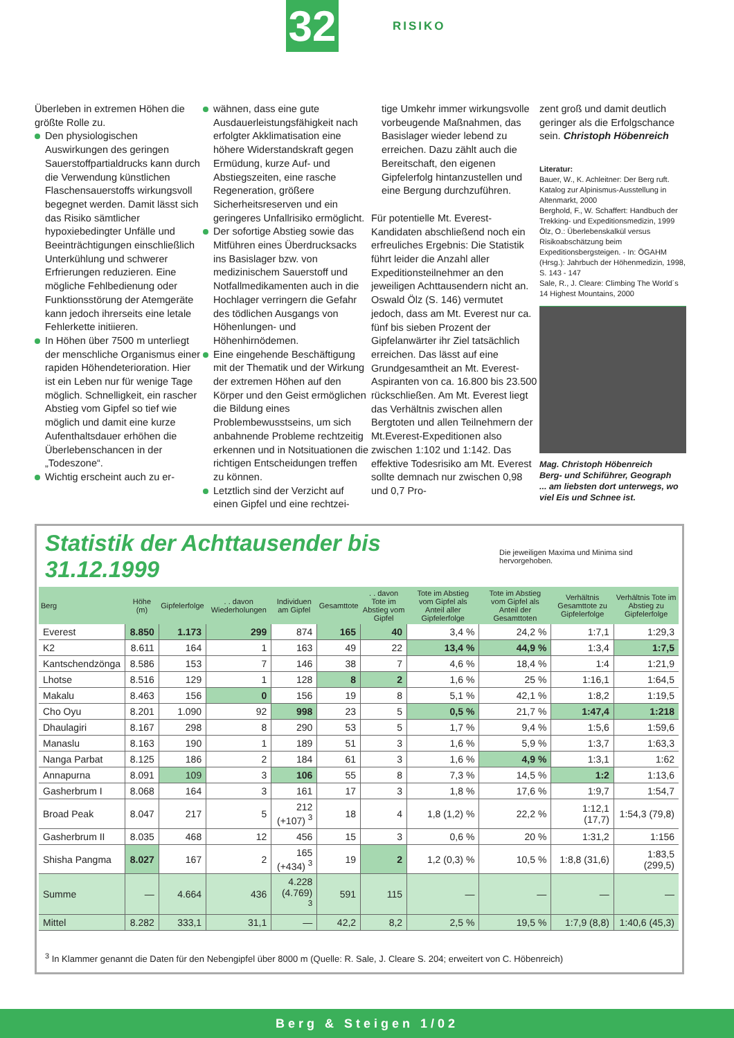32 RISIKO
Überleben in extremen Höhen die größte Rolle zu.
Den physiologischen Auswirkungen des geringen Sauerstoffpartialdrucks kann durch die Verwendung künstlichen Flaschensauerstoffs wirkungsvoll begegnet werden. Damit lässt sich das Risiko sämtlicher hypoxiebedingter Unfälle und Beeinträchtigungen einschließlich Unterkühlung und schwerer Erfrierungen reduzieren. Eine mögliche Fehlbedienung oder Funktionsstörung der Atemgeräte kann jedoch ihrerseits eine letale Fehlerkette initiieren.
In Höhen über 7500 m unterliegt der menschliche Organismus einer rapiden Höhendeterioration. Hier ist ein Leben nur für wenige Tage möglich. Schnelligkeit, ein rascher Abstieg vom Gipfel so tief wie möglich und damit eine kurze Aufenthaltsdauer erhöhen die Überlebenschancen in der „Todeszone“.
Wichtig erscheint auch zu er-
wähnen, dass eine gute Ausdauerleistungsfähigkeit nach erfolgter Akklimatisation eine höhere Widerstandskraft gegen Ermüdung, kurze Auf- und Abstiegszeiten, eine rasche Regeneration, größere Sicherheitsreserven und ein geringeres Unfallrisiko ermöglicht.
Der sofortige Abstieg sowie das Mitführen eines Überdrucksacks ins Basislager bzw. von medizinischem Sauerstoff und Notfallmedikamenten auch in die Hochlager verringern die Gefahr des tödlichen Ausgangs von Höhenlungen- und Höhenhirnödemen.
Eine eingehende Beschäftigung mit der Thematik und der Wirkung der extremen Höhen auf den Körper und den Geist ermöglichen die Bildung eines Problembewusstseins, um sich anbahnende Probleme rechtzeitig erkennen und in Notsituationen die richtigen Entscheidungen treffen zu können.
Letztlich sind der Verzicht auf einen Gipfel und eine rechtzei-
tige Umkehr immer wirkungsvolle vorbeugende Maßnahmen, das Basislager wieder lebend zu erreichen. Dazu zählt auch die Bereitschaft, den eigenen Gipfelerfolg hintanzustellen und eine Bergung durchzuführen.
Für potentielle Mt. Everest-Kandidaten abschließend noch ein erfreuliches Ergebnis: Die Statistik führt leider die Anzahl aller Expeditionsteilnehmer an den jeweiligen Achttausendern nicht an. Oswald Ölz (S. 146) vermutet jedoch, dass am Mt. Everest nur ca. fünf bis sieben Prozent der Gipfelanwärter ihr Ziel tatsächlich erreichen. Das lässt auf eine Grundgesamtheit an Mt. Everest-Aspiranten von ca. 16.800 bis 23.500 rückschließen. Am Mt. Everest liegt das Verhältnis zwischen allen Bergtoten und allen Teilnehmern der Mt.Everest-Expeditionen also zwischen 1:102 und 1:142. Das effektive Todesrisiko am Mt. Everest sollte demnach nur zwischen 0,98 und 0,7 Pro-
zent groß und damit deutlich geringer als die Erfolgschance sein. Christoph Höbenreich
Literatur:
Bauer, W., K. Achleitner: Der Berg ruft. Katalog zur Alpinismus-Ausstellung in Altenmarkt, 2000
Berghold, F., W. Schaffert: Handbuch der Trekking- und Expeditionsmedizin, 1999
Ölz, O.: Überlebenskalkül versus Risikoabschätzung beim Expeditionsbergsteigen. - In: ÖGAHM (Hrsg.): Jahrbuch der Höhenmedizin, 1998, S. 143 - 147
Sale, R., J. Cleare: Climbing The World´s 14 Highest Mountains, 2000
Mag. Christoph Höbenreich
Berg- und Schiführer, Geograph
... am liebsten dort unterwegs, wo viel Eis und Schnee ist.
Statistik der Achttausender bis 31.12.1999
Die jeweiligen Maxima und Minima sind hervorgehoben.
| Berg | Höhe (m) | Gipfelerfolge | . . davon Wiederholungen | Individuen am Gipfel | Gesamttote | . . davon Tote im Abstieg vom Gipfel | Tote im Abstieg vom Gipfel als Anteil aller Gipfelerfolge | Tote im Abstieg vom Gipfel als Anteil der Gesamttoten | Verhältnis Gesamttote zu Gipfelerfolge | Verhältnis Tote im Abstieg zu Gipfelerfolge |
| --- | --- | --- | --- | --- | --- | --- | --- | --- | --- | --- |
| Everest | 8.850 | 1.173 | 299 | 874 | 165 | 40 | 3,4 % | 24,2 % | 1:7,1 | 1:29,3 |
| K2 | 8.611 | 164 | 1 | 163 | 49 | 22 | 13,4 % | 44,9 % | 1:3,4 | 1:7,5 |
| Kantschendzönga | 8.586 | 153 | 7 | 146 | 38 | 7 | 4,6 % | 18,4 % | 1:4 | 1:21,9 |
| Lhotse | 8.516 | 129 | 1 | 128 | 8 | 2 | 1,6 % | 25 % | 1:16,1 | 1:64,5 |
| Makalu | 8.463 | 156 | 0 | 156 | 19 | 8 | 5,1 % | 42,1 % | 1:8,2 | 1:19,5 |
| Cho Oyu | 8.201 | 1.090 | 92 | 998 | 23 | 5 | 0,5 % | 21,7 % | 1:47,4 | 1:218 |
| Dhaulagiri | 8.167 | 298 | 8 | 290 | 53 | 5 | 1,7 % | 9,4 % | 1:5,6 | 1:59,6 |
| Manaslu | 8.163 | 190 | 1 | 189 | 51 | 3 | 1,6 % | 5,9 % | 1:3,7 | 1:63,3 |
| Nanga Parbat | 8.125 | 186 | 2 | 184 | 61 | 3 | 1,6 % | 4,9 % | 1:3,1 | 1:62 |
| Annapurna | 8.091 | 109 | 3 | 106 | 55 | 8 | 7,3 % | 14,5 % | 1:2 | 1:13,6 |
| Gasherbrum I | 8.068 | 164 | 3 | 161 | 17 | 3 | 1,8 % | 17,6 % | 1:9,7 | 1:54,7 |
| Broad Peak | 8.047 | 217 | 5 | 212 (+107) <sup>3</sup> | 18 | 4 | 1,8 (1,2) % | 22,2 % | 1:12,1 (17,7) | 1:54,3 (79,8) |
| Gasherbrum II | 8.035 | 468 | 12 | 456 | 15 | 3 | 0,6 % | 20 % | 1:31,2 | 1:156 |
| Shisha Pangma | 8.027 | 167 | 2 | 165 (+434) <sup>3</sup> | 19 | 2 | 1,2 (0,3) % | 10,5 % | 1:8,8 (31,6) | 1:83,5 (299,5) |
| Summe | — | 4.664 | 436 | 4.228 (4.769) <sup>3</sup> | 591 | 115 | — | — | — | — |
| Mittel | 8.282 | 333,1 | 31,1 | — | 42,2 | 8,2 | 2,5 % | 19,5 % | 1:7,9 (8,8) | 1:40,6 (45,3) |
<sup>3</sup> In Klammer genannt die Daten für den Nebengipfel über 8000 m (Quelle: R. Sale, J. Cleare S. 204; erweitert von C. Höbenreich)
Berg & Steigen 1/02